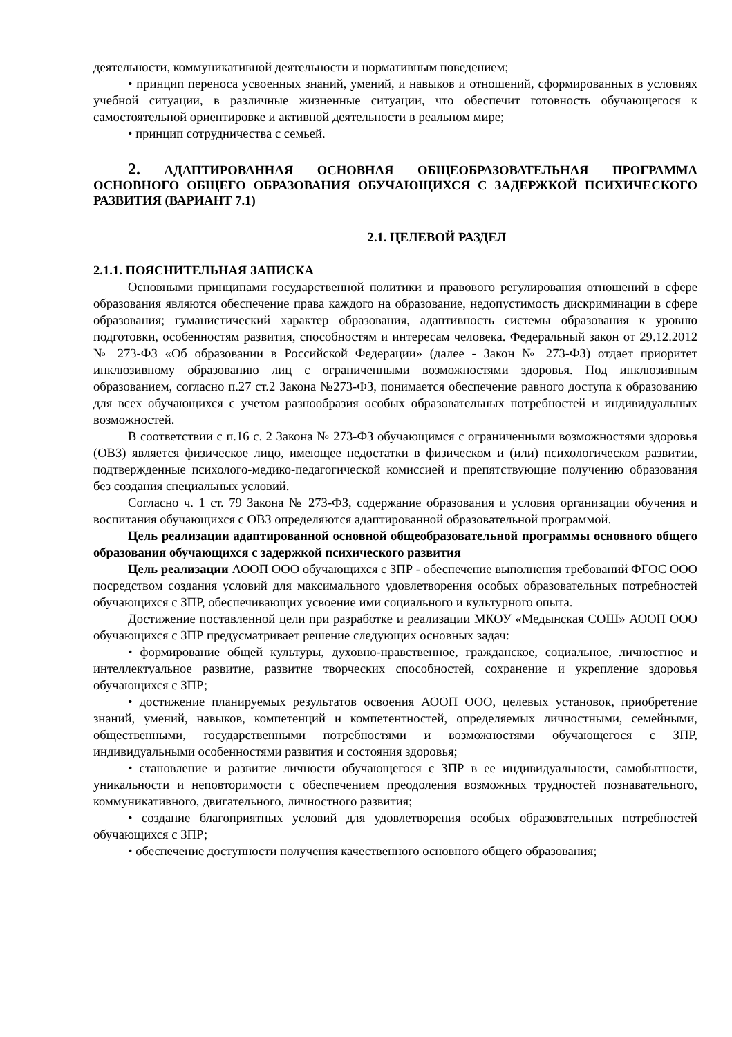деятельности, коммуникативной деятельности и нормативным поведением;
• принцип переноса усвоенных знаний, умений, и навыков и отношений, сформированных в условиях учебной ситуации, в различные жизненные ситуации, что обеспечит готовность обучающегося к самостоятельной ориентировке и активной деятельности в реальном мире;
• принцип сотрудничества с семьей.
2. АДАПТИРОВАННАЯ ОСНОВНАЯ ОБЩЕОБРАЗОВАТЕЛЬНАЯ ПРОГРАММА ОСНОВНОГО ОБЩЕГО ОБРАЗОВАНИЯ ОБУЧАЮЩИХСЯ С ЗАДЕРЖКОЙ ПСИХИЧЕСКОГО РАЗВИТИЯ (ВАРИАНТ 7.1)
2.1. ЦЕЛЕВОЙ РАЗДЕЛ
2.1.1. ПОЯСНИТЕЛЬНАЯ ЗАПИСКА
Основными принципами государственной политики и правового регулирования отношений в сфере образования являются обеспечение права каждого на образование, недопустимость дискриминации в сфере образования; гуманистический характер образования, адаптивность системы образования к уровню подготовки, особенностям развития, способностям и интересам человека. Федеральный закон от 29.12.2012 № 273-ФЗ «Об образовании в Российской Федерации» (далее - Закон № 273-ФЗ) отдает приоритет инклюзивному образованию лиц с ограниченными возможностями здоровья. Под инклюзивным образованием, согласно п.27 ст.2 Закона №273-ФЗ, понимается обеспечение равного доступа к образованию для всех обучающихся с учетом разнообразия особых образовательных потребностей и индивидуальных возможностей.
В соответствии с п.16 с. 2 Закона № 273-ФЗ обучающимся с ограниченными возможностями здоровья (ОВЗ) является физическое лицо, имеющее недостатки в физическом и (или) психологическом развитии, подтвержденные психолого-медико-педагогической комиссией и препятствующие получению образования без создания специальных условий.
Согласно ч. 1 ст. 79 Закона № 273-ФЗ, содержание образования и условия организации обучения и воспитания обучающихся с ОВЗ определяются адаптированной образовательной программой.
Цель реализации адаптированной основной общеобразовательной программы основного общего образования обучающихся с задержкой психического развития
Цель реализации АООП ООО обучающихся с ЗПР - обеспечение выполнения требований ФГОС ООО посредством создания условий для максимального удовлетворения особых образовательных потребностей обучающихся с ЗПР, обеспечивающих усвоение ими социального и культурного опыта.
Достижение поставленной цели при разработке и реализации МКОУ «Медынская СОШ» АООП ООО обучающихся с ЗПР предусматривает решение следующих основных задач:
• формирование общей культуры, духовно-нравственное, гражданское, социальное, личностное и интеллектуальное развитие, развитие творческих способностей, сохранение и укрепление здоровья обучающихся с ЗПР;
• достижение планируемых результатов освоения АООП ООО, целевых установок, приобретение знаний, умений, навыков, компетенций и компетентностей, определяемых личностными, семейными, общественными, государственными потребностями и возможностями обучающегося с ЗПР, индивидуальными особенностями развития и состояния здоровья;
• становление и развитие личности обучающегося с ЗПР в ее индивидуальности, самобытности, уникальности и неповторимости с обеспечением преодоления возможных трудностей познавательного, коммуникативного, двигательного, личностного развития;
• создание благоприятных условий для удовлетворения особых образовательных потребностей обучающихся с ЗПР;
• обеспечение доступности получения качественного основного общего образования;